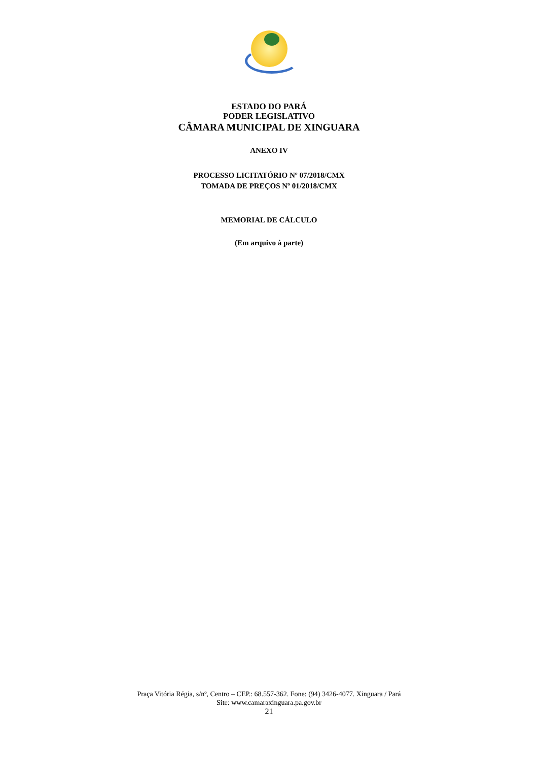ESTADO DO PARÁ
PODER LEGISLATIVO
CÂMARA MUNICIPAL DE XINGUARA
ANEXO IV
PROCESSO LICITATÓRIO Nº 07/2018/CMX
TOMADA DE PREÇOS Nº 01/2018/CMX
MEMORIAL DE CÁLCULO
(Em arquivo à parte)
Praça Vitória Régia, s/nº, Centro – CEP.: 68.557-362. Fone: (94) 3426-4077. Xinguara / Pará
Site: www.camaraxinguara.pa.gov.br
21